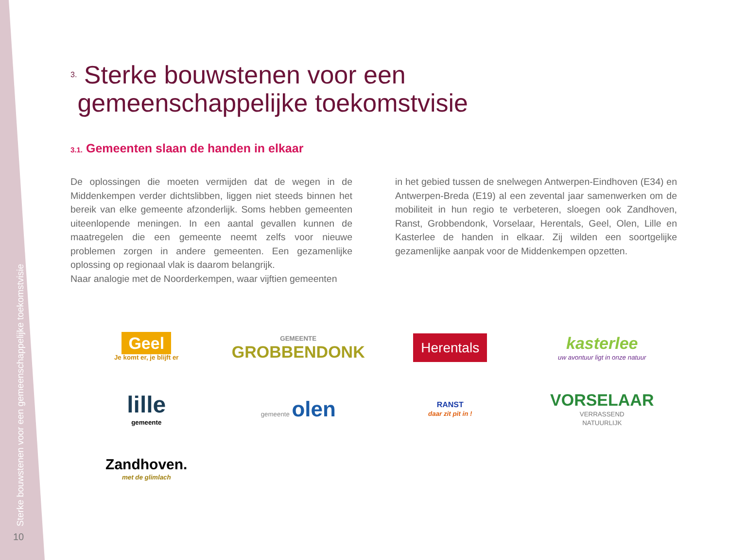Sterke bouwstenen voor een gemeenschappelijke toekomstvisie
10
<sup>3.</sup> Sterke bouwstenen voor een
gemeenschappelijke toekomstvisie
3.1. Gemeenten slaan de handen in elkaar
De oplossingen die moeten vermijden dat de wegen in de Middenkempen verder dichtslibben, liggen niet steeds binnen het bereik van elke gemeente afzonderlijk. Soms hebben gemeenten uiteenlopende meningen. In een aantal gevallen kunnen de maatregelen die een gemeente neemt zelfs voor nieuwe problemen zorgen in andere gemeenten. Een gezamenlijke oplossing op regionaal vlak is daarom belangrijk.
Naar analogie met de Noorderkempen, waar vijftien gemeenten
in het gebied tussen de snelwegen Antwerpen-Eindhoven (E34) en Antwerpen-Breda (E19) al een zevental jaar samenwerken om de mobiliteit in hun regio te verbeteren, sloegen ook Zandhoven, Ranst, Grobbendonk, Vorselaar, Herentals, Geel, Olen, Lille en Kasterlee de handen in elkaar. Zij wilden een soortgelijke gezamenlijke aanpak voor de Middenkempen opzetten.
Geel
Je komt er, je blijft er
GEMEENTE
GROBBENDONK
Herentals
kasterlee
uw avontuur ligt in onze natuur
lille
gemeente
gemeente olen
RANST
daar zit pit in !
VORSELAAR
VERRASSEND
NATUURLIJK
Zandhoven.
met de glimlach